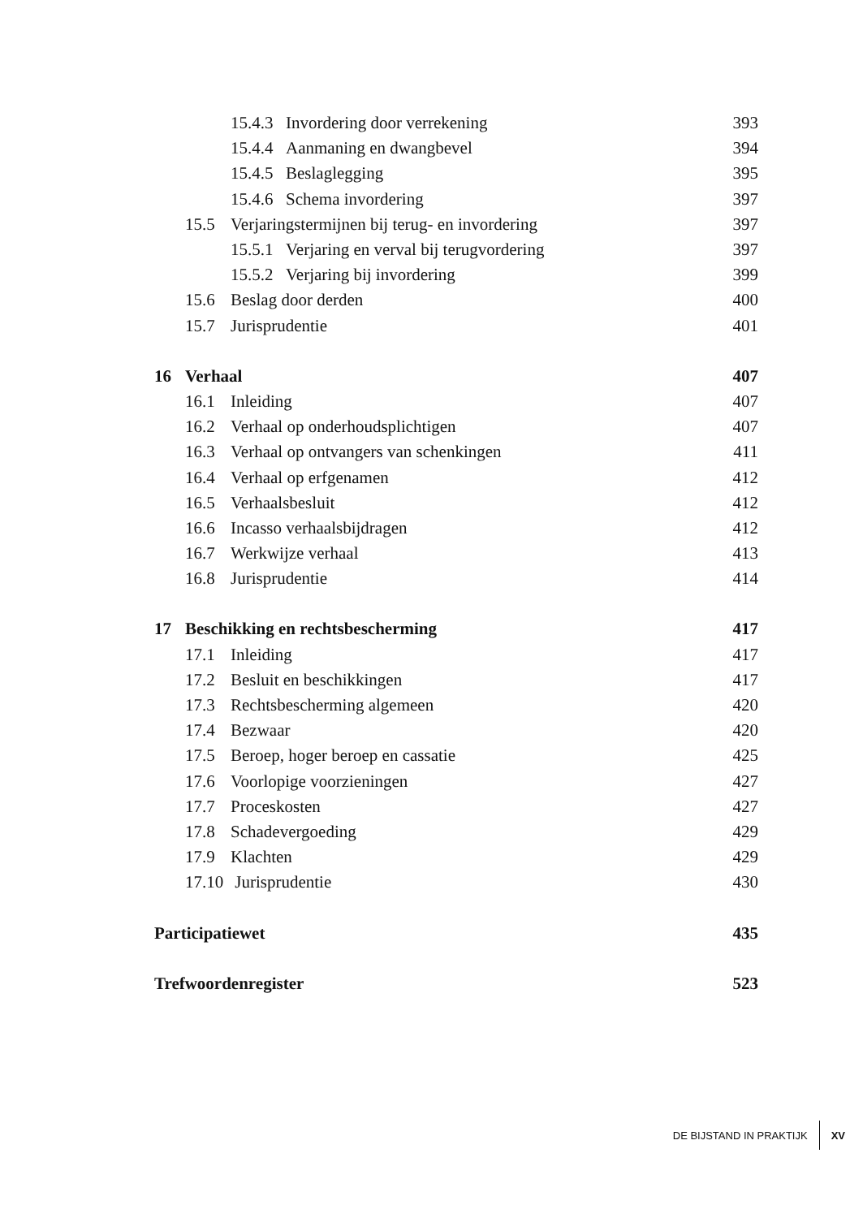15.4.3 Invordering door verrekening 393
15.4.4 Aanmaning en dwangbevel 394
15.4.5 Beslaglegging 395
15.4.6 Schema invordering 397
15.5 Verjaringstermijnen bij terug- en invordering 397
15.5.1 Verjaring en verval bij terugvordering 397
15.5.2 Verjaring bij invordering 399
15.6 Beslag door derden 400
15.7 Jurisprudentie 401
16 Verhaal 407
16.1 Inleiding 407
16.2 Verhaal op onderhoudsplichtigen 407
16.3 Verhaal op ontvangers van schenkingen 411
16.4 Verhaal op erfgenamen 412
16.5 Verhaalsbesluit 412
16.6 Incasso verhaalsbijdragen 412
16.7 Werkwijze verhaal 413
16.8 Jurisprudentie 414
17 Beschikking en rechtsbescherming 417
17.1 Inleiding 417
17.2 Besluit en beschikkingen 417
17.3 Rechtsbescherming algemeen 420
17.4 Bezwaar 420
17.5 Beroep, hoger beroep en cassatie 425
17.6 Voorlopige voorzieningen 427
17.7 Proceskosten 427
17.8 Schadevergoeding 429
17.9 Klachten 429
17.10 Jurisprudentie 430
Participatiewet 435
Trefwoordenregister 523
DE BIJSTAND IN PRAKTIJK XV